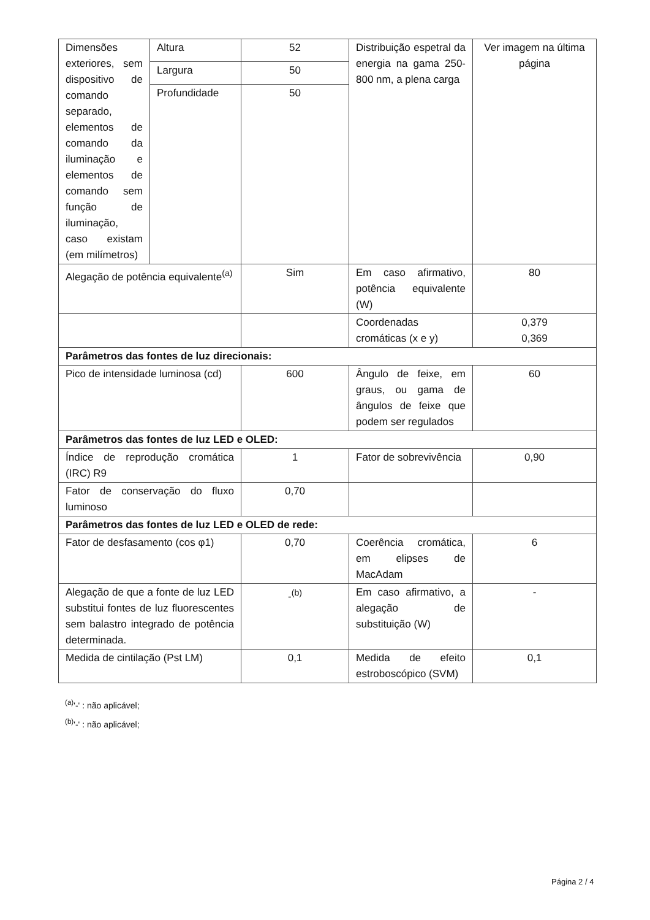| Dimensões exteriores, sem dispositivo de comando separado, elementos de comando da iluminação e elementos de comando sem função de iluminação, caso existam (em milímetros) | Altura | 52 | Distribuição espetral da energia na gama 250-800 nm, a plena carga | Ver imagem na última página |
| | Largura | 50 | | |
| | Profundidade | 50 | | |
| Alegação de potência equivalente<sup>(a)</sup> | | Sim | Em caso afirmativo, potência equivalente (W) | 80 |
| | | | Coordenadas cromáticas (x e y) | 0,379 0,369 |
| Parâmetros das fontes de luz direcionais: | | | | |
| Pico de intensidade luminosa (cd) | | 600 | Ângulo de feixe, em graus, ou gama de ângulos de feixe que podem ser regulados | 60 |
| Parâmetros das fontes de luz LED e OLED: | | | | |
| Índice de reprodução cromática (IRC) R9 | | 1 | Fator de sobrevivência | 0,90 |
| Fator de conservação do fluxo luminoso | | 0,70 | | |
| Parâmetros das fontes de luz LED e OLED de rede: | | | | |
| Fator de desfasamento (cos φ1) | | 0,70 | Coerência cromática, em elipses de MacAdam | 6 |
| Alegação de que a fonte de luz LED substitui fontes de luz fluorescentes sem balastro integrado de potência determinada. | | -<sup>(b)</sup> | Em caso afirmativo, a alegação de substituição (W) | - |
| Medida de cintilação (Pst LM) | | 0,1 | Medida de efeito estroboscópico (SVM) | 0,1 |
<sup>(a)</sup> '-' : não aplicável;
<sup>(b)</sup> '-' : não aplicável;
Página 2 / 4